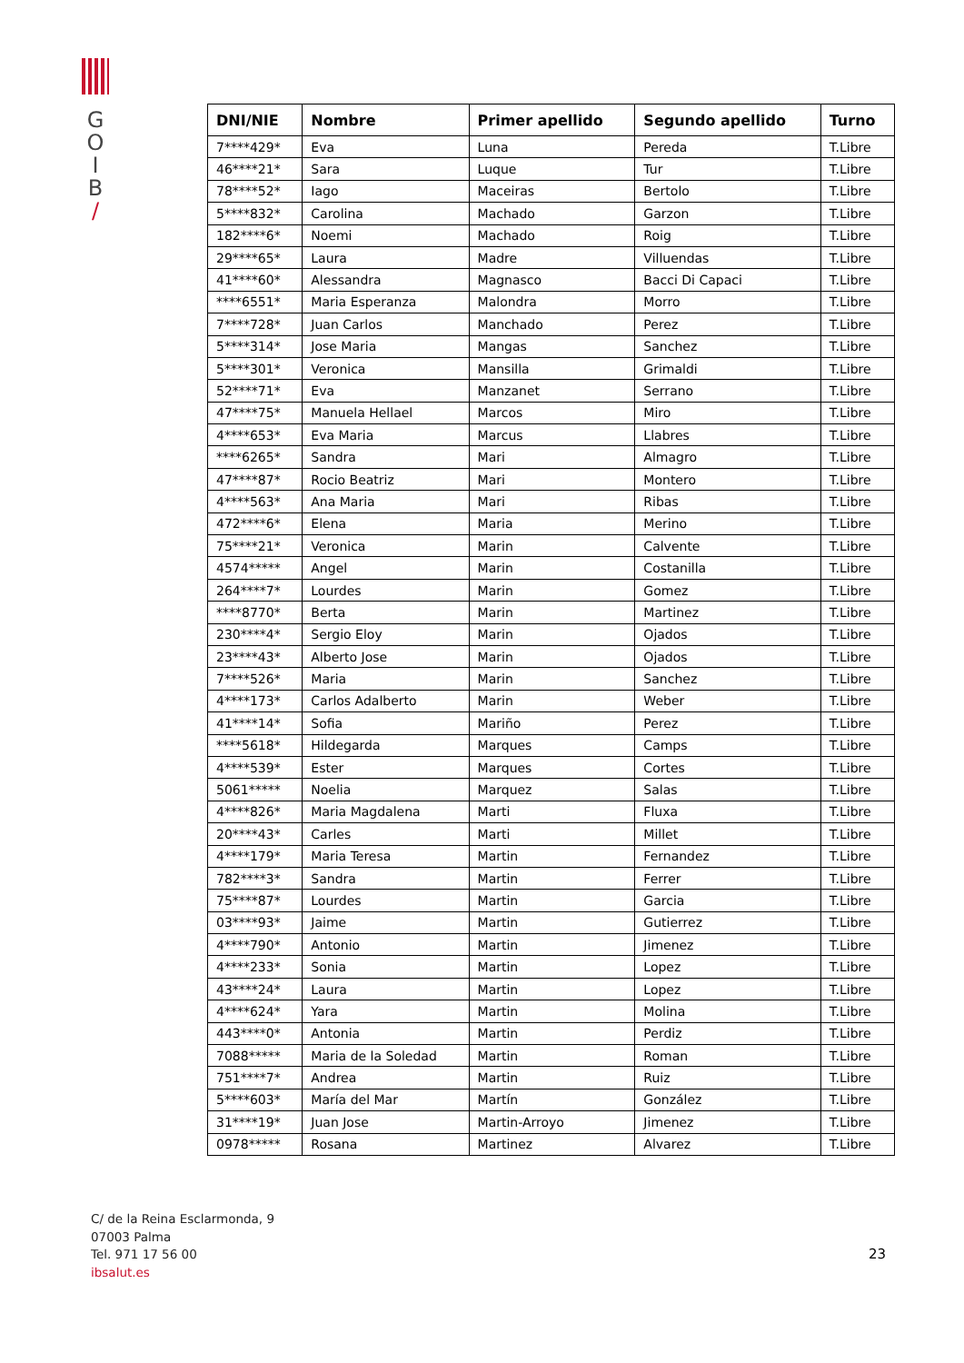G
O
I
B
/
| DNI/NIE | Nombre | Primer apellido | Segundo apellido | Turno |
| --- | --- | --- | --- | --- |
| 7****429* | Eva | Luna | Pereda | T.Libre |
| 46****21* | Sara | Luque | Tur | T.Libre |
| 78****52* | Iago | Maceiras | Bertolo | T.Libre |
| 5****832* | Carolina | Machado | Garzon | T.Libre |
| 182****6* | Noemi | Machado | Roig | T.Libre |
| 29****65* | Laura | Madre | Villuendas | T.Libre |
| 41****60* | Alessandra | Magnasco | Bacci Di Capaci | T.Libre |
| ****6551* | Maria Esperanza | Malondra | Morro | T.Libre |
| 7****728* | Juan Carlos | Manchado | Perez | T.Libre |
| 5****314* | Jose Maria | Mangas | Sanchez | T.Libre |
| 5****301* | Veronica | Mansilla | Grimaldi | T.Libre |
| 52****71* | Eva | Manzanet | Serrano | T.Libre |
| 47****75* | Manuela Hellael | Marcos | Miro | T.Libre |
| 4****653* | Eva Maria | Marcus | Llabres | T.Libre |
| ****6265* | Sandra | Mari | Almagro | T.Libre |
| 47****87* | Rocio Beatriz | Mari | Montero | T.Libre |
| 4****563* | Ana Maria | Mari | Ribas | T.Libre |
| 472****6* | Elena | Maria | Merino | T.Libre |
| 75****21* | Veronica | Marin | Calvente | T.Libre |
| 4574***** | Angel | Marin | Costanilla | T.Libre |
| 264****7* | Lourdes | Marin | Gomez | T.Libre |
| ****8770* | Berta | Marin | Martinez | T.Libre |
| 230****4* | Sergio Eloy | Marin | Ojados | T.Libre |
| 23****43* | Alberto Jose | Marin | Ojados | T.Libre |
| 7****526* | Maria | Marin | Sanchez | T.Libre |
| 4****173* | Carlos Adalberto | Marin | Weber | T.Libre |
| 41****14* | Sofia | Mariño | Perez | T.Libre |
| ****5618* | Hildegarda | Marques | Camps | T.Libre |
| 4****539* | Ester | Marques | Cortes | T.Libre |
| 5061***** | Noelia | Marquez | Salas | T.Libre |
| 4****826* | Maria Magdalena | Marti | Fluxa | T.Libre |
| 20****43* | Carles | Marti | Millet | T.Libre |
| 4****179* | Maria Teresa | Martin | Fernandez | T.Libre |
| 782****3* | Sandra | Martin | Ferrer | T.Libre |
| 75****87* | Lourdes | Martin | Garcia | T.Libre |
| 03****93* | Jaime | Martin | Gutierrez | T.Libre |
| 4****790* | Antonio | Martin | Jimenez | T.Libre |
| 4****233* | Sonia | Martin | Lopez | T.Libre |
| 43****24* | Laura | Martin | Lopez | T.Libre |
| 4****624* | Yara | Martin | Molina | T.Libre |
| 443****0* | Antonia | Martin | Perdiz | T.Libre |
| 7088***** | Maria de la Soledad | Martin | Roman | T.Libre |
| 751****7* | Andrea | Martin | Ruiz | T.Libre |
| 5****603* | María del Mar | Martín | González | T.Libre |
| 31****19* | Juan Jose | Martin-Arroyo | Jimenez | T.Libre |
| 0978***** | Rosana | Martinez | Alvarez | T.Libre |
C/ de la Reina Esclarmonda, 9
07003 Palma
Tel. 971 17 56 00
ibsalut.es
23